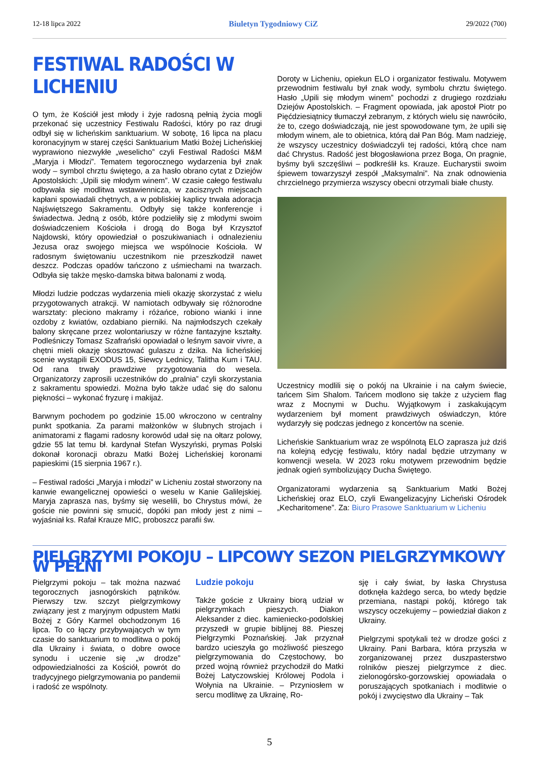12-18 lipca 2022 Biuletyn Tygodniowy CiZ 29/2022 (700)
FESTIWAL RADOŚCI W LICHENIU
O tym, że Kościół jest młody i żyje radosną pełnią życia mogli przekonać się uczestnicy Festiwalu Radości, który po raz drugi odbył się w licheńskim sanktuarium. W sobotę, 16 lipca na placu koronacyjnym w starej części Sanktuarium Matki Bożej Licheńskiej wyprawiono niezwykłe „weselicho” czyli Festiwal Radości M&M „Maryja i Młodzi”. Tematem tegorocznego wydarzenia był znak wody – symbol chrztu świętego, a za hasło obrano cytat z Dziejów Apostolskich: „Upili się młodym winem”. W czasie całego festiwalu odbywała się modlitwa wstawiennicza, w zacisznych miejscach kapłani spowiadali chętnych, a w pobliskiej kaplicy trwała adoracja Najświętszego Sakramentu. Odbyły się także konferencje i świadectwa. Jedną z osób, które podzieliły się z młodymi swoim doświadczeniem Kościoła i drogą do Boga był Krzysztof Najdowski, który opowiedział o poszukiwaniach i odnalezieniu Jezusa oraz swojego miejsca we wspólnocie Kościoła. W radosnym świętowaniu uczestnikom nie przeszkodził nawet deszcz. Podczas opadów tańczono z uśmiechami na twarzach. Odbyła się także męsko-damska bitwa balonami z wodą.
Młodzi ludzie podczas wydarzenia mieli okazję skorzystać z wielu przygotowanych atrakcji. W namiotach odbywały się różnorodne warsztaty: pleciono makramy i różańce, robiono wianki i inne ozdoby z kwiatów, ozdabiano pierniki. Na najmłodszych czekały balony skręcane przez wolontariuszy w różne fantazyjne kształty. Podleśniczy Tomasz Szafrański opowiadał o leśnym savoir vivre, a chętni mieli okazję skosztować gulaszu z dzika. Na licheńskiej scenie wystąpili EXODUS 15, Siewcy Lednicy, Talitha Kum i TAU. Od rana trwały prawdziwe przygotowania do wesela. Organizatorzy zaprosili uczestników do „pralnia” czyli skorzystania z sakramentu spowiedzi. Można było także udać się do salonu piękności – wykonać fryzurę i makijaż.
Barwnym pochodem po godzinie 15.00 wkroczono w centralny punkt spotkania. Za parami małżonków w ślubnych strojach i animatorami z flagami radosny korowód udał się na ołtarz polowy, gdzie 55 lat temu bł. kardynał Stefan Wyszyński, prymas Polski dokonał koronacji obrazu Matki Bożej Licheńskiej koronami papieskimi (15 sierpnia 1967 r.).
– Festiwal radości „Maryja i młodzi” w Licheniu został stworzony na kanwie ewangelicznej opowieści o weselu w Kanie Galilejskiej. Maryja zaprasza nas, byśmy się weselili, bo Chrystus mówi, że goście nie powinni się smucić, dopóki pan młody jest z nimi – wyjaśniał ks. Rafał Krauze MIC, proboszcz parafii św.
Doroty w Licheniu, opiekun ELO i organizator festiwalu. Motywem przewodnim festiwalu był znak wody, symbolu chrztu świętego. Hasło „Upili się młodym winem” pochodzi z drugiego rozdziału Dziejów Apostolskich. – Fragment opowiada, jak apostoł Piotr po Pięćdziesiątnicy tłumaczył zebranym, z których wielu się nawróciło, że to, czego doświadczają, nie jest spowodowane tym, że upili się młodym winem, ale to obietnica, którą dał Pan Bóg. Mam nadzieję, że wszyscy uczestnicy doświadczyli tej radości, którą chce nam dać Chrystus. Radość jest błogosławiona przez Boga, On pragnie, byśmy byli szczęśliwi – podkreślił ks. Krauze. Eucharystii swoim śpiewem towarzyszył zespół „Maksymalni”. Na znak odnowienia chrzcielnego przymierza wszyscy obecni otrzymali białe chusty.
Uczestnicy modlili się o pokój na Ukrainie i na całym świecie, tańcem Sim Shalom. Tańcem modlono się także z użyciem flag wraz z Mocnymi w Duchu. Wyjątkowym i zaskakującym wydarzeniem był moment prawdziwych oświadczyn, które wydarzyły się podczas jednego z koncertów na scenie.
Licheńskie Sanktuarium wraz ze wspólnotą ELO zaprasza już dziś na kolejną edycję festiwalu, który nadal będzie utrzymany w konwencji wesela. W 2023 roku motywem przewodnim będzie jednak ogień symbolizujący Ducha Świętego.
Organizatorami wydarzenia są Sanktuarium Matki Bożej Licheńskiej oraz ELO, czyli Ewangelizacyjny Licheński Ośrodek „Kecharitomene”. Za: Biuro Prasowe Sanktuarium w Licheniu
PIELGRZYMI POKOJU – LIPCOWY SEZON PIELGRZYMKOWY W PEŁNI
Pielgrzymi pokoju – tak można nazwać tegorocznych jasnogórskich pątników. Pierwszy tzw. szczyt pielgrzymkowy związany jest z maryjnym odpustem Matki Bożej z Góry Karmel obchodzonym 16 lipca. To co łączy przybywających w tym czasie do sanktuarium to modlitwa o pokój dla Ukrainy i świata, o dobre owoce synodu i uczenie się „w drodze” odpowiedzialności za Kościół, powrót do tradycyjnego pielgrzymowania po pandemii i radość ze wspólnoty.
Ludzie pokoju
Także goście z Ukrainy biorą udział w pielgrzymkach pieszych. Diakon Aleksander z diec. kamieniecko-podolskiej przyszedł w grupie biblijnej 88. Pieszej Pielgrzymki Poznańskiej. Jak przyznał bardzo ucieszyła go możliwość pieszego pielgrzymowania do Częstochowy, bo przed wojną również przychodził do Matki Bożej Latyczowskiej Królowej Podola i Wołynia na Ukrainie. – Przyniosłem w sercu modlitwę za Ukrainę, Ro-
sję i cały świat, by łaska Chrystusa dotknęła każdego serca, bo wtedy będzie przemiana, nastąpi pokój, którego tak wszyscy oczekujemy – powiedział diakon z Ukrainy.
Pielgrzymi spotykali też w drodze gości z Ukrainy. Pani Barbara, która przyszła w zorganizowanej przez duszpasterstwo rolników pieszej pielgrzymce z diec. zielonogórsko-gorzowskiej opowiadała o poruszających spotkaniach i modlitwie o pokój i zwycięstwo dla Ukrainy – Tak
5